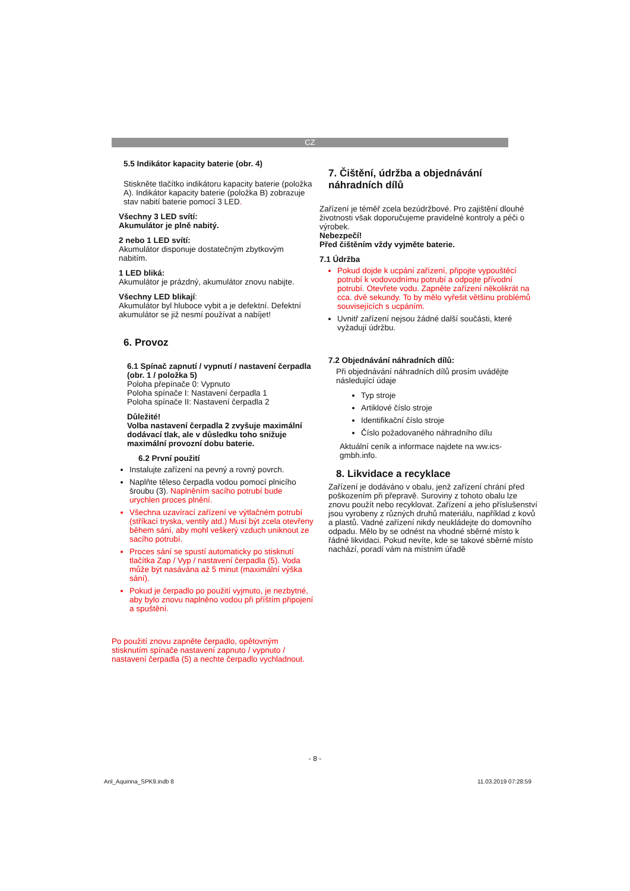CZ
5.5 Indikátor kapacity baterie (obr. 4)
Stiskněte tlačítko indikátoru kapacity baterie (položka A). Indikátor kapacity baterie (položka B) zobrazuje stav nabití baterie pomocí 3 LED.
Všechny 3 LED svítí:
Akumulátor je plně nabitý.
2 nebo 1 LED svítí:
Akumulátor disponuje dostatečným zbytkovým nabitím.
1 LED bliká:
Akumulátor je prázdný, akumulátor znovu nabijte.
Všechny LED blikají:
Akumulátor byl hluboce vybit a je defektní. Defektní akumulátor se již nesmí používat a nabíjet!
6. Provoz
6.1 Spínač zapnutí / vypnutí / nastavení čerpadla (obr. 1 / položka 5)
Poloha přepínače 0: Vypnuto
Poloha spínače I: Nastavení čerpadla 1
Poloha spínače II: Nastavení čerpadla 2
Důležité!
Volba nastavení čerpadla 2 zvyšuje maximální dodávací tlak, ale v důsledku toho snižuje maximální provozní dobu baterie.
6.2 První použití
Instalujte zařízení na pevný a rovný povrch.
Naplňte těleso čerpadla vodou pomocí plnicího šroubu (3). Naplněním sacího potrubí bude urychlen proces plnění.
Všechna uzavírací zařízení ve výtlačném potrubí (stříkací tryska, ventily atd.) Musí být zcela otevřeny během sání, aby mohl veškerý vzduch uniknout ze sacího potrubí.
Proces sání se spustí automaticky po stisknutí tlačítka Zap / Vyp / nastavení čerpadla (5). Voda může být nasávána až 5 minut (maximální výška sání).
Pokud je čerpadlo po použití vyjmuto, je nezbytné, aby bylo znovu naplněno vodou při příštím připojení a spuštění.
Po použití znovu zapněte čerpadlo, opětovným stisknutím spínače nastavení zapnuto / vypnuto / nastavení čerpadla (5) a nechte čerpadlo vychladnout.
7. Čištění, údržba a objednávání náhradních dílů
Zařízení je téměř zcela bezúdržbové. Pro zajištění dlouhé životnosti však doporučujeme pravidelné kontroly a péči o výrobek.
Nebezpečí!
Před čištěním vždy vyjměte baterie.
7.1 Údržba
Pokud dojde k ucpání zařízení, připojte vypouštěcí potrubí k vodovodnímu potrubí a odpojte přívodní potrubí. Otevřete vodu. Zapněte zařízení několikrát na cca. dvě sekundy. To by mělo vyřešit většinu problémů souvisejících s ucpáním.
Uvnitř zařízení nejsou žádné další součásti, které vyžadují údržbu.
7.2 Objednávání náhradních dílů:
Při objednávání náhradních dílů prosím uvádějte následující údaje
Typ stroje
Artiklové číslo stroje
Identifikační číslo stroje
Číslo požadovaného náhradního dílu
Aktuální ceník a informace najdete na ww.ics-gmbh.info.
8. Likvidace a recyklace
Zařízení je dodáváno v obalu, jenž zařízení chrání před poškozením při přepravě. Suroviny z tohoto obalu lze znovu použít nebo recyklovat. Zařízení a jeho příslušenství jsou vyrobeny z různých druhů materiálu, například z kovů a plastů. Vadné zařízení nikdy neukládejte do domovního odpadu. Mělo by se odnést na vhodné sběrné místo k řádné likvidaci. Pokud nevíte, kde se takové sběrné místo nachází, poradí vám na místním úřadě
- 8 -
Anl_Aquinna_SPK9.indb 8 11.03.2019 07:28:59